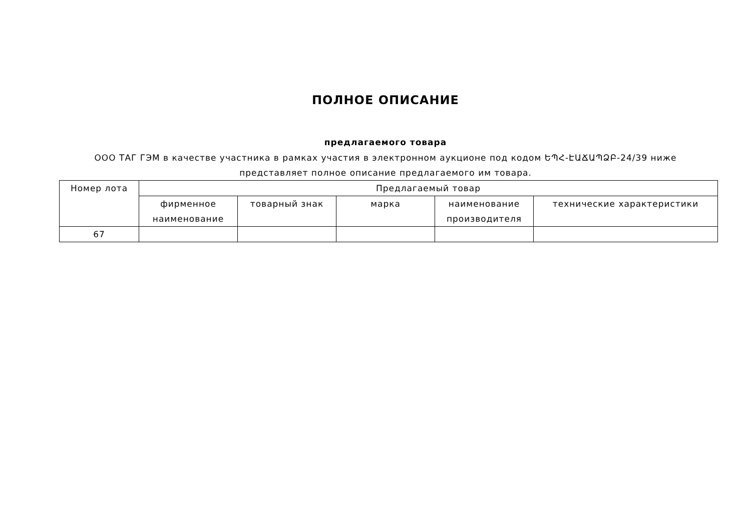ПОЛНОЕ ОПИСАНИЕ
предлагаемого товара
ООО ТАГ ГЭМ в качестве участника в рамках участия в электронном аукционе под кодом ԵՊՀ-ԷԱՃԱՊՁԲ-24/39 ниже представляет полное описание предлагаемого им товара.
| Номер лота | Предлагаемый товар | | | | |
| --- | --- | --- | --- | --- | --- |
| | фирменное наименование | товарный знак | марка | наименование производителя | технические характеристики |
| 67 | | | | | |